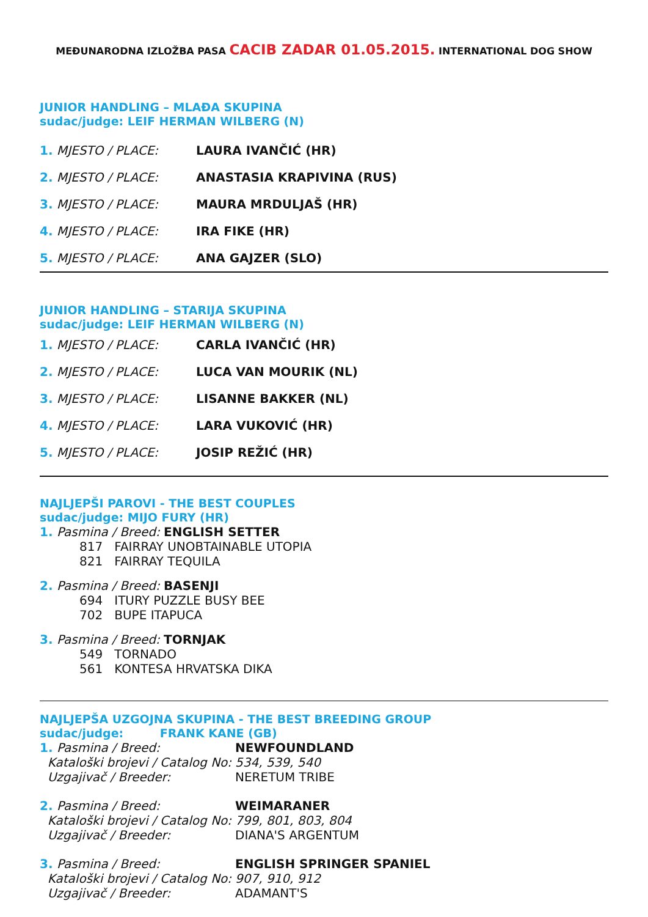MEĐUNARODNA IZLOŽBA PASA CACIB ZADAR 01.05.2015. INTERNATIONAL DOG SHOW
JUNIOR HANDLING – MLAĐA SKUPINA
sudac/judge: LEIF HERMAN WILBERG (N)
| 1. MJESTO / PLACE: | LAURA IVANČIĆ (HR) |
| 2. MJESTO / PLACE: | ANASTASIA KRAPIVINA (RUS) |
| 3. MJESTO / PLACE: | MAURA MRDULJAŠ (HR) |
| 4. MJESTO / PLACE: | IRA FIKE (HR) |
| 5. MJESTO / PLACE: | ANA GAJZER (SLO) |
JUNIOR HANDLING – STARIJA SKUPINA
sudac/judge: LEIF HERMAN WILBERG (N)
| 1. MJESTO / PLACE: | CARLA IVANČIĆ (HR) |
| 2. MJESTO / PLACE: | LUCA VAN MOURIK (NL) |
| 3. MJESTO / PLACE: | LISANNE BAKKER (NL) |
| 4. MJESTO / PLACE: | LARA VUKOVIĆ (HR) |
| 5. MJESTO / PLACE: | JOSIP REŽIĆ (HR) |
NAJLJEPŠI PAROVI - THE BEST COUPLES
sudac/judge: MIJO FURY (HR)
1. Pasmina / Breed: ENGLISH SETTER
817 FAIRRAY UNOBTAINABLE UTOPIA
821 FAIRRAY TEQUILA
2. Pasmina / Breed: BASENJI
694 ITURY PUZZLE BUSY BEE
702 BUPE ITAPUCA
3. Pasmina / Breed: TORNJAK
549 TORNADO
561 KONTESA HRVATSKA DIKA
NAJLJEPŠA UZGOJNA SKUPINA - THE BEST BREEDING GROUP
sudac/judge: FRANK KANE (GB)
| 1. Pasmina / Breed: | NEWFOUNDLAND |
| Kataloški brojevi / Catalog No: | 534, 539, 540 |
| Uzgajivač / Breeder: | NERETUM TRIBE |
| 2. Pasmina / Breed: | WEIMARANER |
| Kataloški brojevi / Catalog No: | 799, 801, 803, 804 |
| Uzgajivač / Breeder: | DIANA'S ARGENTUM |
| 3. Pasmina / Breed: | ENGLISH SPRINGER SPANIEL |
| Kataloški brojevi / Catalog No: | 907, 910, 912 |
| Uzgajivač / Breeder: | ADAMANT'S |